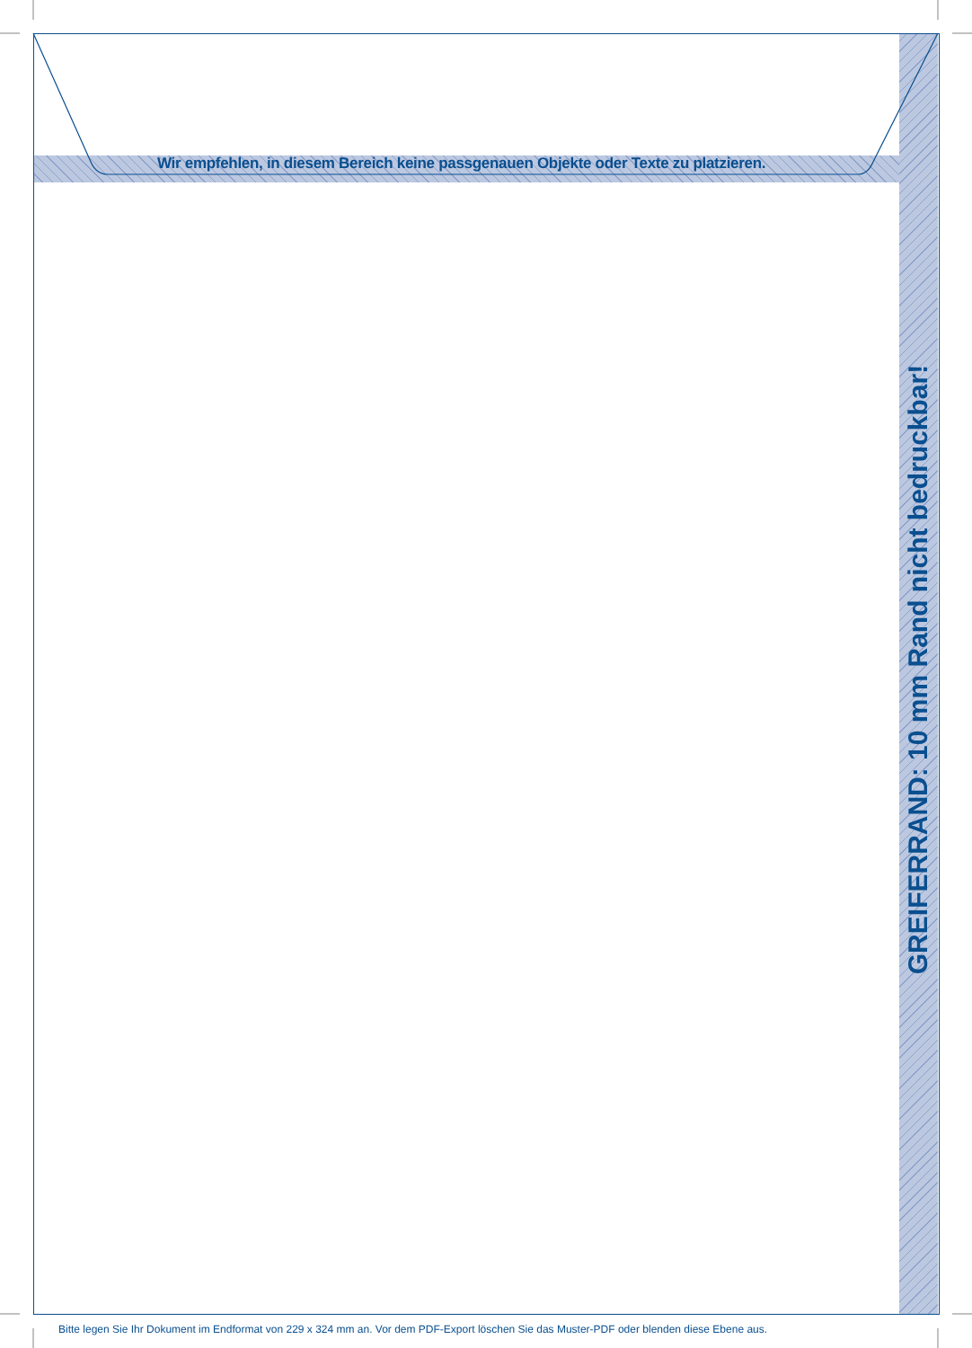Wir empfehlen, in diesem Bereich keine passgenauen Objekte oder Texte zu platzieren.
GREIFERRAND: 10 mm Rand nicht bedruckbar!
Bitte legen Sie Ihr Dokument im Endformat von 229 x 324 mm an. Vor dem PDF-Export löschen Sie das Muster-PDF oder blenden diese Ebene aus.